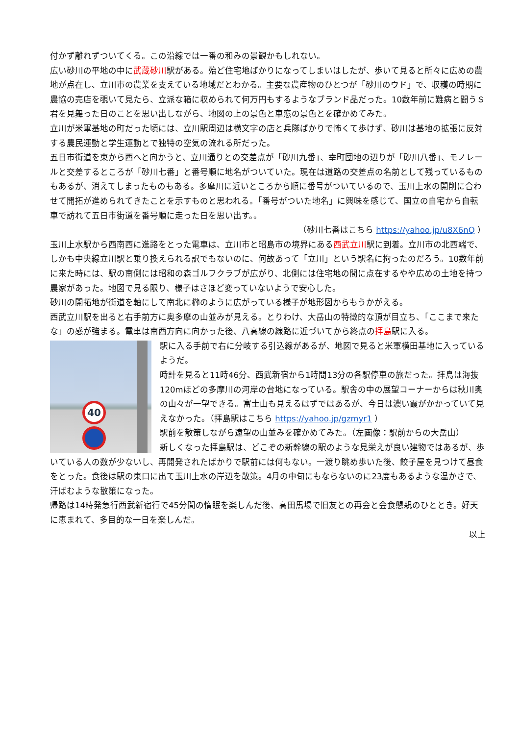付かず離れずついてくる。この沿線では一番の和みの景観かもしれない。
広い砂川の平地の中に武蔵砂川駅がある。殆ど住宅地ばかりになってしまいはしたが、歩いて見ると所々に広めの農地が点在し、立川市の農業を支えている地域だとわかる。主要な農産物のひとつが「砂川のウド」で、収穫の時期に農協の売店を覗いて見たら、立派な箱に収められて何万円もするようなブランド品だった。10数年前に難病と闘うＳ君を見舞った日のことを思い出しながら、地図の上の景色と車窓の景色とを確かめてみた。
立川が米軍基地の町だった頃には、立川駅周辺は横文字の店と兵隊ばかりで怖くて歩けず、砂川は基地の拡張に反対する農民運動と学生運動とで独特の空気の流れる所だった。
五日市街道を東から西へと向かうと、立川通りとの交差点が「砂川九番」、幸町団地の辺りが「砂川八番」、モノレールと交差するところが「砂川七番」と番号順に地名がついていた。現在は道路の交差点の名前として残っているものもあるが、消えてしまったものもある。多摩川に近いところから順に番号がついているので、玉川上水の開削に合わせて開拓が進められてきたことを示すものと思われる。「番号がついた地名」に興味を感じて、国立の自宅から自転車で訪れて五日市街道を番号順に走った日を思い出す。。
（砂川七番はこちら https://yahoo.jp/u8X6nQ ）
玉川上水駅から西南西に進路をとった電車は、立川市と昭島市の境界にある西武立川駅に到着。立川市の北西端で、しかも中央線立川駅と乗り換えられる訳でもないのに、何故あって「立川」という駅名に拘ったのだろう。10数年前に来た時には、駅の南側には昭和の森ゴルフクラブが広がり、北側には住宅地の間に点在するやや広めの土地を持つ農家があった。地図で見る限り、様子はさほど変っていないようで安心した。
砂川の開拓地が街道を軸にして南北に櫛のように広がっている様子が地形図からもうかがえる。
西武立川駅を出ると右手前方に奥多摩の山並みが見える。とりわけ、大岳山の特徴的な頂が目立ち、「ここまで来たな」の感が強まる。電車は南西方向に向かった後、八高線の線路に近づいてから終点の拝島駅に入る。
40
駅に入る手前で右に分岐する引込線があるが、地図で見ると米軍横田基地に入っているようだ。
時計を見ると11時46分、西武新宿から1時間13分の各駅停車の旅だった。拝島は海抜 120mほどの多摩川の河岸の台地になっている。駅舎の中の展望コーナーからは秋川奥の山々が一望できる。富士山も見えるはずではあるが、今日は濃い霞がかかっていて見えなかった。（拝島駅はこちら https://yahoo.jp/gzmyr1 ）
駅前を散策しながら遠望の山並みを確かめてみた。（左画像：駅前からの大岳山）
新しくなった拝島駅は、どこぞの新幹線の駅のような見栄えが良い建物ではあるが、歩いている人の数が少ないし、再開発されたばかりで駅前には何もない。一渡り眺め歩いた後、餃子屋を見つけて昼食をとった。食後は駅の東口に出て玉川上水の岸辺を散策。4月の中旬にもならないのに23度もあるような温かさで、汗ばむような散策になった。
帰路は14時発急行西武新宿行で45分間の惰眠を楽しんだ後、高田馬場で旧友との再会と会食懇親のひととき。好天に恵まれて、多目的な一日を楽しんだ。
以上